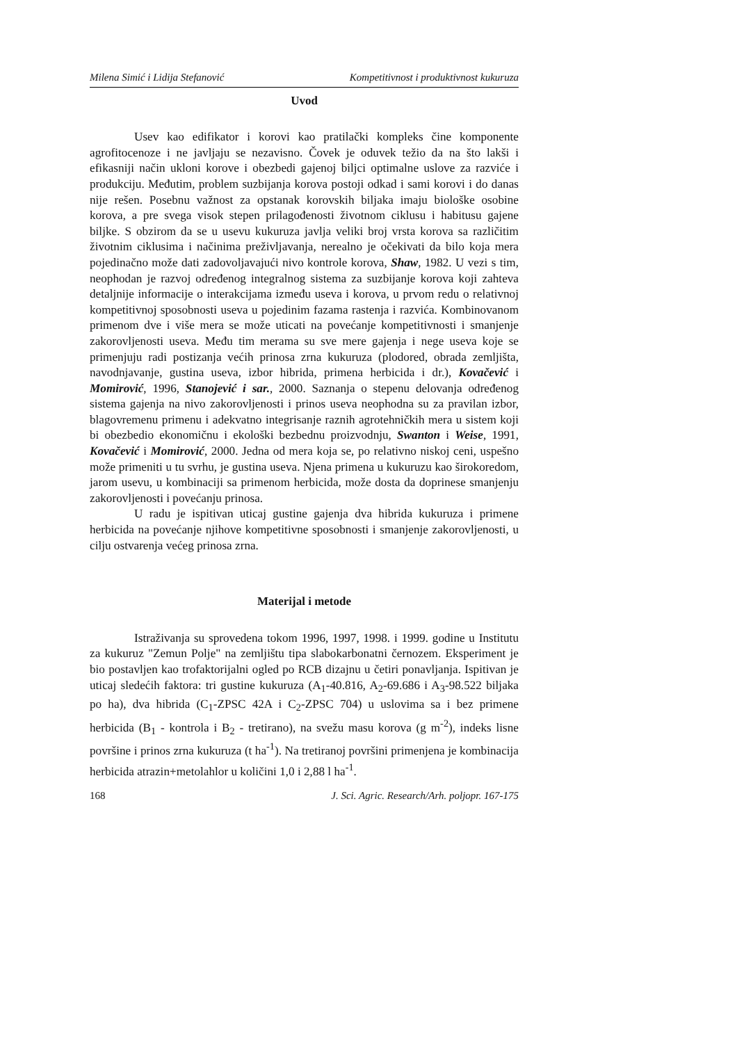Milena Simić i Lidija Stefanović Kompetitivnost i produktivnost kukuruza
Uvod
Usev kao edifikator i korovi kao pratilački kompleks čine komponente agrofitocenoze i ne javljaju se nezavisno. Čovek je oduvek težio da na što lakši i efikasniji način ukloni korove i obezbedi gajenoj biljci optimalne uslove za razviće i produkciju. Međutim, problem suzbijanja korova postoji odkad i sami korovi i do danas nije rešen. Posebnu važnost za opstanak korovskih biljaka imaju biološke osobine korova, a pre svega visok stepen prilagođenosti životnom ciklusu i habitusu gajene biljke. S obzirom da se u usevu kukuruza javlja veliki broj vrsta korova sa različitim životnim ciklusima i načinima preživljavanja, nerealno je očekivati da bilo koja mera pojedinačno može dati zadovoljavajući nivo kontrole korova, Shaw, 1982. U vezi s tim, neophodan je razvoj određenog integralnog sistema za suzbijanje korova koji zahteva detaljnije informacije o interakcijama između useva i korova, u prvom redu o relativnoj kompetitivnoj sposobnosti useva u pojedinim fazama rastenja i razvića. Kombinovanom primenom dve i više mera se može uticati na povećanje kompetitivnosti i smanjenje zakorovljenosti useva. Među tim merama su sve mere gajenja i nege useva koje se primenjuju radi postizanja većih prinosa zrna kukuruza (plodored, obrada zemljišta, navodnjavanje, gustina useva, izbor hibrida, primena herbicida i dr.), Kovačević i Momirović, 1996, Stanojević i sar., 2000. Saznanja o stepenu delovanja određenog sistema gajenja na nivo zakorovljenosti i prinos useva neophodna su za pravilan izbor, blagovremenu primenu i adekvatno integrisanje raznih agrotehničkih mera u sistem koji bi obezbedio ekonomičnu i ekološki bezbednu proizvodnju, Swanton i Weise, 1991, Kovačević i Momirović, 2000. Jedna od mera koja se, po relativno niskoj ceni, uspešno može primeniti u tu svrhu, je gustina useva. Njena primena u kukuruzu kao širokoredom, jarom usevu, u kombinaciji sa primenom herbicida, može dosta da doprinese smanjenju zakorovljenosti i povećanju prinosa.
U radu je ispitivan uticaj gustine gajenja dva hibrida kukuruza i primene herbicida na povećanje njihove kompetitivne sposobnosti i smanjenje zakorovljenosti, u cilju ostvarenja većeg prinosa zrna.
Materijal i metode
Istraživanja su sprovedena tokom 1996, 1997, 1998. i 1999. godine u Institutu za kukuruz "Zemun Polje" na zemljištu tipa slabokarbonatni černozem. Eksperiment je bio postavljen kao trofaktorijalni ogled po RCB dizajnu u četiri ponavljanja. Ispitivan je uticaj sledećih faktora: tri gustine kukuruza (A<sub>1</sub>-40.816, A<sub>2</sub>-69.686 i A<sub>3</sub>-98.522 biljaka po ha), dva hibrida (C<sub>1</sub>-ZPSC 42A i C<sub>2</sub>-ZPSC 704) u uslovima sa i bez primene herbicida (B<sub>1</sub> - kontrola i B<sub>2</sub> - tretirano), na svežu masu korova (g m<sup>-2</sup>), indeks lisne površine i prinos zrna kukuruza (t ha<sup>-1</sup>). Na tretiranoj površini primenjena je kombinacija herbicida atrazin+metolahlor u količini 1,0 i 2,88 l ha<sup>-1</sup>.
168 J. Sci. Agric. Research/Arh. poljopr. 167-175